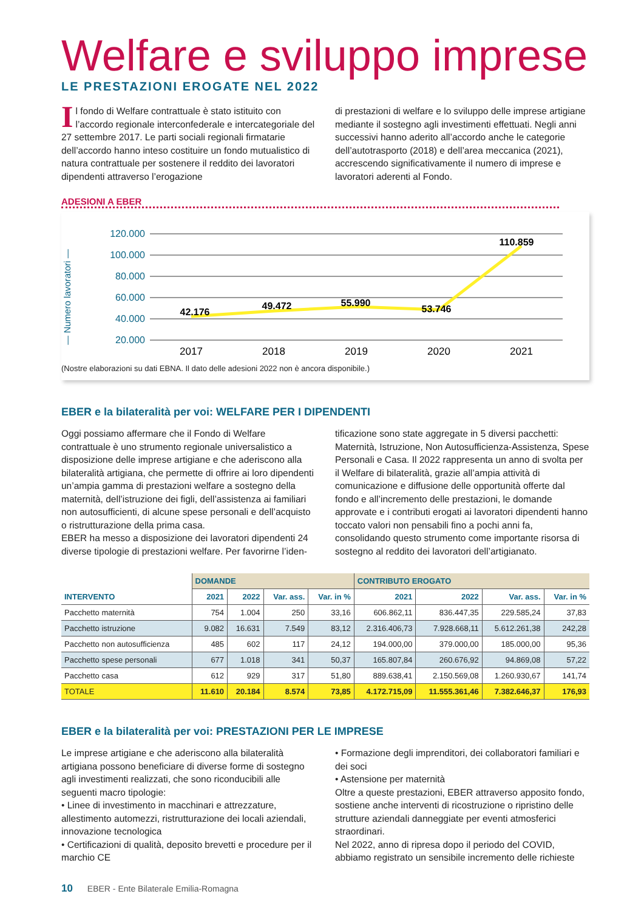Welfare e sviluppo imprese
LE PRESTAZIONI EROGATE NEL 2022
Il fondo di Welfare contrattuale è stato istituito con l’accordo regionale interconfederale e intercategoriale del 27 settembre 2017. Le parti sociali regionali firmatarie dell’accordo hanno inteso costituire un fondo mutualistico di natura contrattuale per sostenere il reddito dei lavoratori dipendenti attraverso l’erogazione
di prestazioni di welfare e lo sviluppo delle imprese artigiane mediante il sostegno agli investimenti effettuati. Negli anni successivi hanno aderito all’accordo anche le categorie dell’autotrasporto (2018) e dell’area meccanica (2021), accrescendo significativamente il numero di imprese e lavoratori aderenti al Fondo.
ADESIONI A EBER
— Numero lavoratori —
120.000
100.000
80.000
60.000
40.000
20.000
42.176
49.472
55.990
53.746
110.859
2017
2018
2019
2020
2021
(Nostre elaborazioni su dati EBNA. Il dato delle adesioni 2022 non è ancora disponibile.)
EBER e la bilateralità per voi: WELFARE PER I DIPENDENTI
Oggi possiamo affermare che il Fondo di Welfare contrattuale è uno strumento regionale universalistico a disposizione delle imprese artigiane e che aderiscono alla bilateralità artigiana, che permette di offrire ai loro dipendenti un’ampia gamma di prestazioni welfare a sostegno della maternità, dell’istruzione dei figli, dell’assistenza ai familiari non autosufficienti, di alcune spese personali e dell’acquisto o ristrutturazione della prima casa.
EBER ha messo a disposizione dei lavoratori dipendenti 24 diverse tipologie di prestazioni welfare. Per favorirne l’iden-
tificazione sono state aggregate in 5 diversi pacchetti: Maternità, Istruzione, Non Autosufficienza-Assistenza, Spese Personali e Casa. Il 2022 rappresenta un anno di svolta per il Welfare di bilateralità, grazie all’ampia attività di comunicazione e diffusione delle opportunità offerte dal fondo e all’incremento delle prestazioni, le domande approvate e i contributi erogati ai lavoratori dipendenti hanno toccato valori non pensabili fino a pochi anni fa, consolidando questo strumento come importante risorsa di sostegno al reddito dei lavoratori dell’artigianato.
| | DOMANDE | | | | CONTRIBUTO EROGATO | | | |
| --- | --- | --- | --- | --- | --- | --- | --- | --- |
| INTERVENTO | 2021 | 2022 | Var. ass. | Var. in % | 2021 | 2022 | Var. ass. | Var. in % |
| Pacchetto maternità | 754 | 1.004 | 250 | 33,16 | 606.862,11 | 836.447,35 | 229.585,24 | 37,83 |
| Pacchetto istruzione | 9.082 | 16.631 | 7.549 | 83,12 | 2.316.406,73 | 7.928.668,11 | 5.612.261,38 | 242,28 |
| Pacchetto non autosufficienza | 485 | 602 | 117 | 24,12 | 194.000,00 | 379.000,00 | 185.000,00 | 95,36 |
| Pacchetto spese personali | 677 | 1.018 | 341 | 50,37 | 165.807,84 | 260.676,92 | 94.869,08 | 57,22 |
| Pacchetto casa | 612 | 929 | 317 | 51,80 | 889.638,41 | 2.150.569,08 | 1.260.930,67 | 141,74 |
| TOTALE | 11.610 | 20.184 | 8.574 | 73,85 | 4.172.715,09 | 11.555.361,46 | 7.382.646,37 | 176,93 |
EBER e la bilateralità per voi: PRESTAZIONI PER LE IMPRESE
Le imprese artigiane e che aderiscono alla bilateralità artigiana possono beneficiare di diverse forme di sostegno agli investimenti realizzati, che sono riconducibili alle seguenti macro tipologie:
• Linee di investimento in macchinari e attrezzature, allestimento automezzi, ristrutturazione dei locali aziendali, innovazione tecnologica
• Certificazioni di qualità, deposito brevetti e procedure per il marchio CE
• Formazione degli imprenditori, dei collaboratori familiari e dei soci
• Astensione per maternità
Oltre a queste prestazioni, EBER attraverso apposito fondo, sostiene anche interventi di ricostruzione o ripristino delle strutture aziendali danneggiate per eventi atmosferici straordinari.
Nel 2022, anno di ripresa dopo il periodo del COVID, abbiamo registrato un sensibile incremento delle richieste
10 EBER - Ente Bilaterale Emilia-Romagna